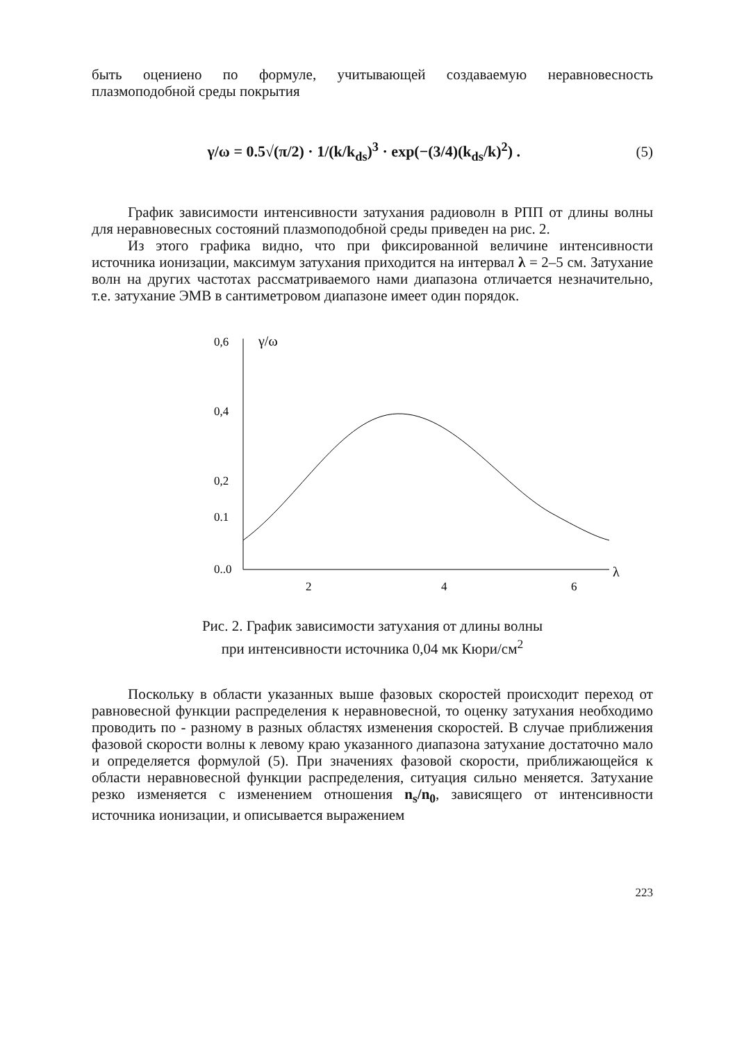быть оцениено по формуле, учитывающей создаваемую неравновесность плазмоподобной среды покрытия
γ/ω = 0.5√(π/2) · 1/(k/k<sub>ds</sub>)<sup>3</sup> · exp(−(3/4)(k<sub>ds</sub>/k)<sup>2</sup>) .
(5)
График зависимости интенсивности затухания радиоволн в РПП от длины волны для неравновесных состояний плазмоподобной среды приведен на рис. 2.
Из этого графика видно, что при фиксированной величине интенсивности источника ионизации, максимум затухания приходится на интервал λ = 2–5 см. Затухание волн на других частотах рассматриваемого нами диапазона отличается незначительно, т.е. затухание ЭМВ в сантиметровом диапазоне имеет один порядок.
0,6
0,4
0,2
0.1
0..0
γ/ω
λ
2
4
6
Рис. 2. График зависимости затухания от длины волны
при интенсивности источника 0,04 мк Кюри/см<sup>2</sup>
Поскольку в области указанных выше фазовых скоростей происходит переход от равновесной функции распределения к неравновесной, то оценку затухания необходимо проводить по - разному в разных областях изменения скоростей. В случае приближения фазовой скорости волны к левому краю указанного диапазона затухание достаточно мало и определяется формулой (5). При значениях фазовой скорости, приближающейся к области неравновесной функции распределения, ситуация сильно меняется. Затухание резко изменяется с изменением отношения n<sub>s</sub>/n<sub>0</sub>, зависящего от интенсивности источника ионизации, и описывается выражением
223